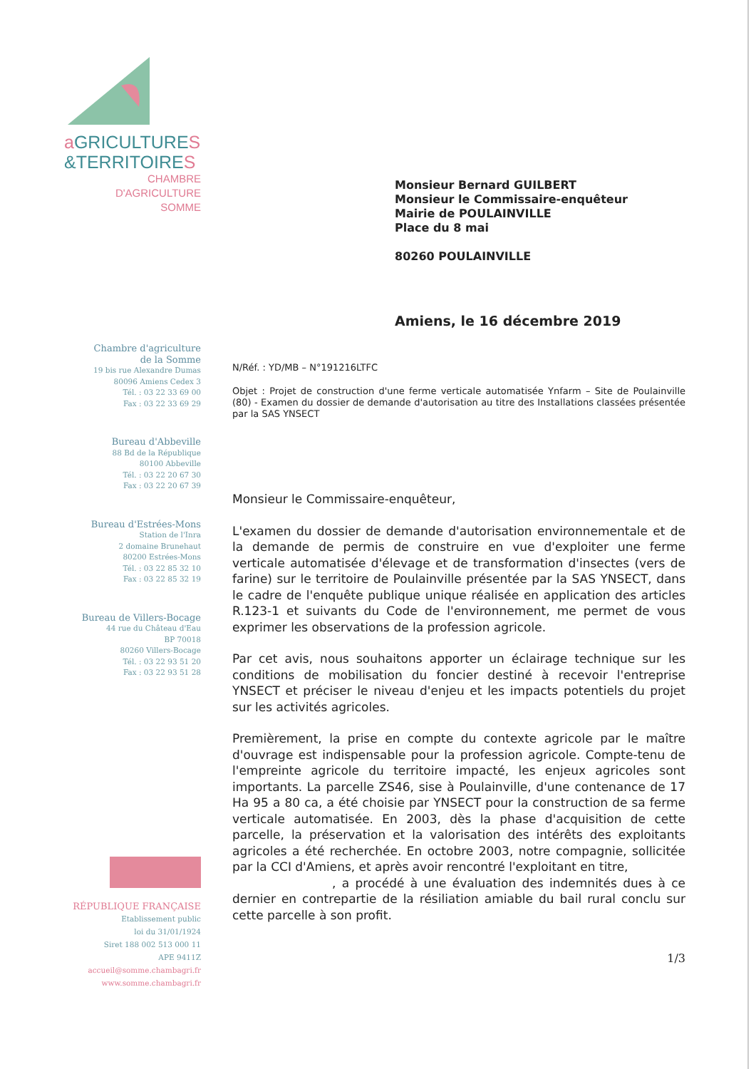a GRICULTURES
&TERRITOIRES
CHAMBRE D'AGRICULTURE
SOMME
Chambre d'agriculture
de la Somme
19 bis rue Alexandre Dumas
80096 Amiens Cedex 3
Tél. : 03 22 33 69 00
Fax : 03 22 33 69 29
Bureau d'Abbeville
88 Bd de la République
80100 Abbeville
Tél. : 03 22 20 67 30
Fax : 03 22 20 67 39
Bureau d'Estrées-Mons
Station de l'Inra
2 domaine Brunehaut
80200 Estrées-Mons
Tél. : 03 22 85 32 10
Fax : 03 22 85 32 19
Bureau de Villers-Bocage
44 rue du Château d'Eau
BP 70018
80260 Villers-Bocage
Tél. : 03 22 93 51 20
Fax : 03 22 93 51 28
RÉPUBLIQUE FRANÇAISE
Etablissement public
loi du 31/01/1924
Siret 188 002 513 000 11
APE 9411Z
accueil@somme.chambagri.fr
www.somme.chambagri.fr
Monsieur Bernard GUILBERT
Monsieur le Commissaire-enquêteur
Mairie de POULAINVILLE
Place du 8 mai
80260 POULAINVILLE
Amiens, le 16 décembre 2019
N/Réf. : YD/MB – N°191216LTFC
Objet : Projet de construction d'une ferme verticale automatisée Ynfarm – Site de Poulainville (80) - Examen du dossier de demande d'autorisation au titre des Installations classées présentée par la SAS YNSECT
Monsieur le Commissaire-enquêteur,
L'examen du dossier de demande d'autorisation environnementale et de la demande de permis de construire en vue d'exploiter une ferme verticale automatisée d'élevage et de transformation d'insectes (vers de farine) sur le territoire de Poulainville présentée par la SAS YNSECT, dans le cadre de l'enquête publique unique réalisée en application des articles R.123-1 et suivants du Code de l'environnement, me permet de vous exprimer les observations de la profession agricole.
Par cet avis, nous souhaitons apporter un éclairage technique sur les conditions de mobilisation du foncier destiné à recevoir l'entreprise YNSECT et préciser le niveau d'enjeu et les impacts potentiels du projet sur les activités agricoles.
Premièrement, la prise en compte du contexte agricole par le maître d'ouvrage est indispensable pour la profession agricole. Compte-tenu de l'empreinte agricole du territoire impacté, les enjeux agricoles sont importants. La parcelle ZS46, sise à Poulainville, d'une contenance de 17 Ha 95 a 80 ca, a été choisie par YNSECT pour la construction de sa ferme verticale automatisée. En 2003, dès la phase d'acquisition de cette parcelle, la préservation et la valorisation des intérêts des exploitants agricoles a été recherchée. En octobre 2003, notre compagnie, sollicitée par la CCI d'Amiens, et après avoir rencontré l'exploitant en titre,
, a procédé à une évaluation des indemnités dues à ce dernier en contrepartie de la résiliation amiable du bail rural conclu sur cette parcelle à son profit.
1/3